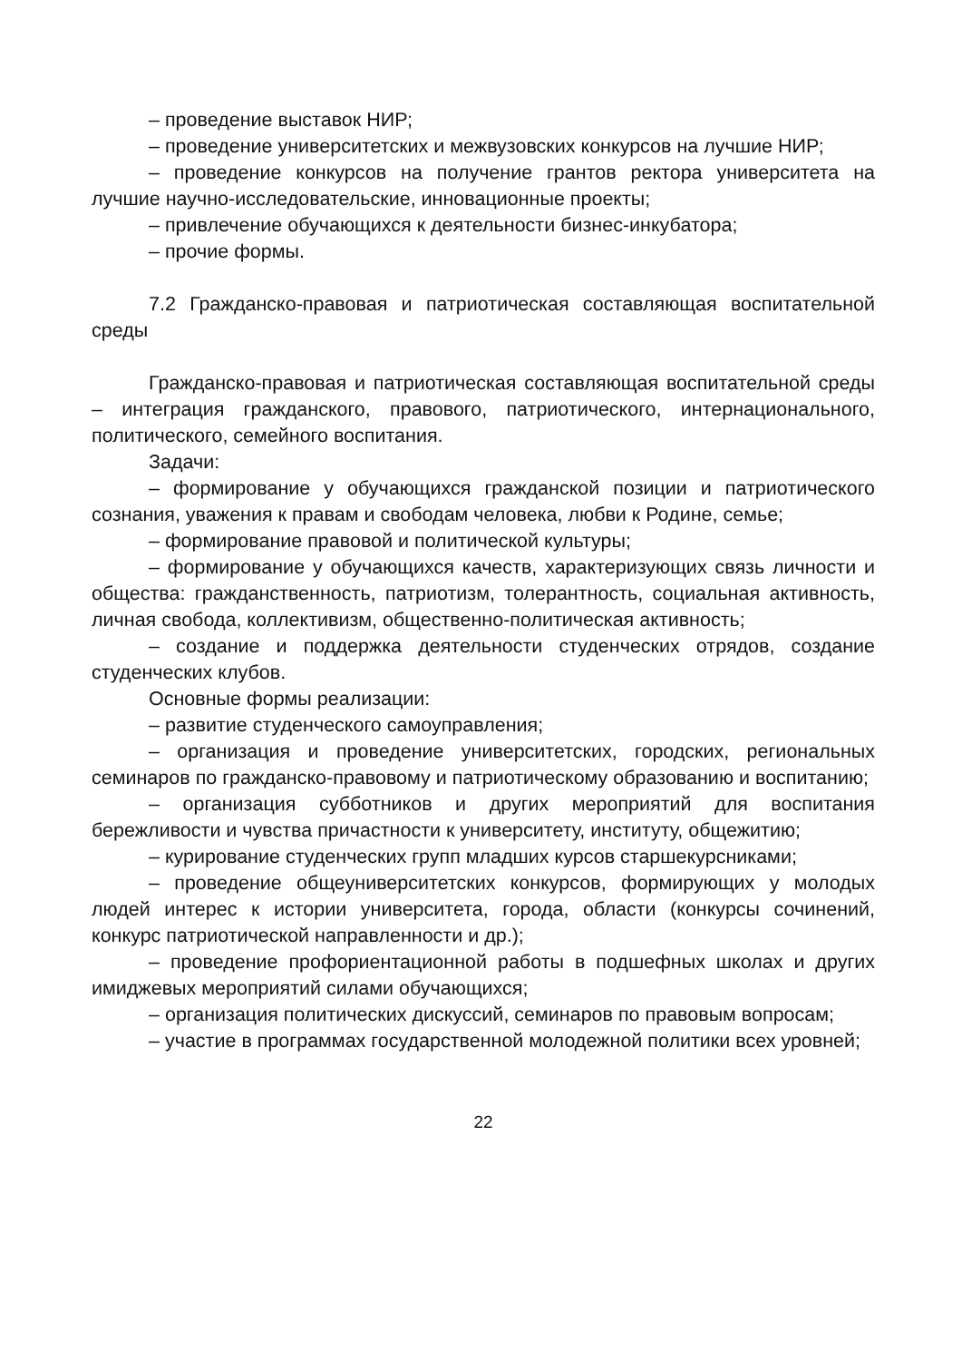– проведение выставок НИР;
– проведение университетских и межвузовских конкурсов на лучшие НИР;
– проведение конкурсов на получение грантов ректора университета на лучшие научно-исследовательские, инновационные проекты;
– привлечение обучающихся к деятельности бизнес-инкубатора;
– прочие формы.
7.2 Гражданско-правовая и патриотическая составляющая воспитательной среды
Гражданско-правовая и патриотическая составляющая воспитательной среды – интеграция гражданского, правового, патриотического, интернационального, политического, семейного воспитания.
Задачи:
– формирование у обучающихся гражданской позиции и патриотического сознания, уважения к правам и свободам человека, любви к Родине, семье;
– формирование правовой и политической культуры;
– формирование у обучающихся качеств, характеризующих связь личности и общества: гражданственность, патриотизм, толерантность, социальная активность, личная свобода, коллективизм, общественно-политическая активность;
– создание и поддержка деятельности студенческих отрядов, создание студенческих клубов.
Основные формы реализации:
– развитие студенческого самоуправления;
– организация и проведение университетских, городских, региональных семинаров по гражданско-правовому и патриотическому образованию и воспитанию;
– организация субботников и других мероприятий для воспитания бережливости и чувства причастности к университету, институту, общежитию;
– курирование студенческих групп младших курсов старшекурсниками;
– проведение общеуниверситетских конкурсов, формирующих у молодых людей интерес к истории университета, города, области (конкурсы сочинений, конкурс патриотической направленности и др.);
– проведение профориентационной работы в подшефных школах и других имиджевых мероприятий силами обучающихся;
– организация политических дискуссий, семинаров по правовым вопросам;
– участие в программах государственной молодежной политики всех уровней;
22